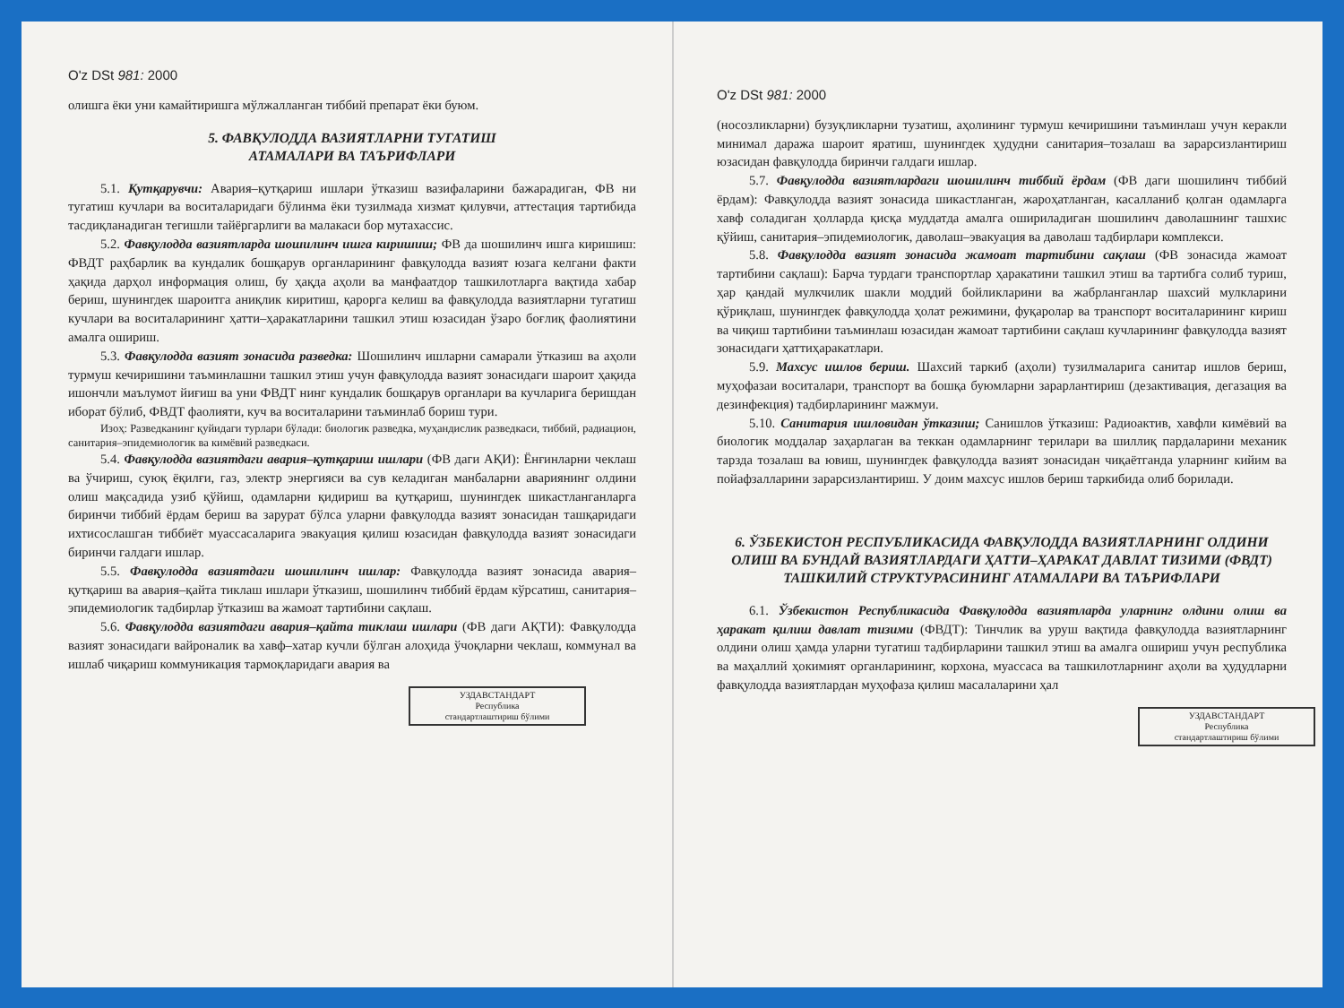O'z DSt 981: 2000
олишга ёки уни камайтиришга мўлжалланган тиббий препарат ёки буюм.
5. ФАВҚУЛОДДА ВАЗИЯТЛАРНИ ТУГАТИШ
АТАМАЛАРИ ВА ТАЪРИФЛАРИ
5.1. Қутқарувчи: Авария–қутқариш ишлари ўтказиш вазифаларини бажарадиган, ФВ ни тугатиш кучлари ва воситаларидаги бўлинма ёки тузилмада хизмат қилувчи, аттестация тартибида тасдиқланадиган тегишли тайёргарлиги ва малакаси бор мутахассис.
5.2. Фавқулодда вазиятларда шошилинч ишга киришиш; ФВ да шошилинч ишга киришиш: ФВДТ раҳбарлик ва кундалик бошқарув органларининг фавқулодда вазият юзага келгани факти ҳақида дарҳол информация олиш, бу ҳақда аҳоли ва манфаатдор ташкилотларга вақтида хабар бериш, шунингдек шароитга аниқлик киритиш, қарорга келиш ва фавқулодда вазиятларни тугатиш кучлари ва воситаларининг ҳатти–ҳаракатларини ташкил этиш юзасидан ўзаро боғлиқ фаолиятини амалга ошириш.
5.3. Фавқулодда вазият зонасида разведка: Шошилинч ишларни самарали ўтказиш ва аҳоли турмуш кечиришини таъминлашни ташкил этиш учун фавқулодда вазият зонасидаги шароит ҳақида ишончли маълумот йиғиш ва уни ФВДТ нинг кундалик бошқарув органлари ва кучларига беришдан иборат бўлиб, ФВДТ фаолияти, куч ва воситаларини таъминлаб бориш тури.
Изоҳ: Разведканинг қуйидаги турлари бўлади: биологик разведка, муҳандислик разведкаси, тиббий, радиацион, санитария–эпидемиологик ва кимёвий разведкаси.
5.4. Фавқулодда вазиятдаги авария–қутқариш ишлари (ФВ даги АҚИ): Ёнғинларни чеклаш ва ўчириш, суюқ ёқилғи, газ, электр энергияси ва сув келадиган манбаларни авариянинг олдини олиш мақсадида узиб қўйиш, одамларни қидириш ва қутқариш, шунингдек шикастланганларга биринчи тиббий ёрдам бериш ва зарурат бўлса уларни фавқулодда вазият зонасидан ташқаридаги ихтисослашган тиббиёт муассасаларига эвакуация қилиш юзасидан фавқулодда вазият зонасидаги биринчи галдаги ишлар.
5.5. Фавқулодда вазиятдаги шошилинч ишлар: Фавқулодда вазият зонасида авария–қутқариш ва авария–қайта тиклаш ишлари ўтказиш, шошилинч тиббий ёрдам кўрсатиш, санитария–эпидемиологик тадбирлар ўтказиш ва жамоат тартибини сақлаш.
5.6. Фавқулодда вазиятдаги авария–қайта тиклаш ишлари (ФВ даги АҚТИ): Фавқулодда вазият зонасидаги вайроналик ва хавф–хатар кучли бўлган алоҳида ўчоқларни чеклаш, коммунал ва ишлаб чиқариш коммуникация тармоқларидаги авария ва
УЗДАВСТАНДАРТ
Республика
стандартлаштириш бўлими
O'z DSt 981: 2000
(носозликларни) бузуқликларни тузатиш, аҳолининг турмуш кечиришини таъминлаш учун керакли минимал даража шароит яратиш, шунингдек ҳудудни санитария–тозалаш ва зарарсизлантириш юзасидан фавқулодда биринчи галдаги ишлар.
5.7. Фавқулодда вазиятлардаги шошилинч тиббий ёрдам (ФВ даги шошилинч тиббий ёрдам): Фавқулодда вазият зонасида шикастланган, жароҳатланган, касалланиб қолган одамларга хавф соладиган ҳолларда қисқа муддатда амалга ошириладиган шошилинч даволашнинг ташхис қўйиш, санитария–эпидемиологик, даволаш–эвакуация ва даволаш тадбирлари комплекси.
5.8. Фавқулодда вазият зонасида жамоат тартибини сақлаш (ФВ зонасида жамоат тартибини сақлаш): Барча турдаги транспортлар ҳаракатини ташкил этиш ва тартибга солиб туриш, ҳар қандай мулкчилик шакли моддий бойликларини ва жабрланганлар шахсий мулкларини қўриқлаш, шунингдек фавқулодда ҳолат режимини, фуқаролар ва транспорт воситаларининг кириш ва чиқиш тартибини таъминлаш юзасидан жамоат тартибини сақлаш кучларининг фавқулодда вазият зонасидаги ҳаттиҳаракатлари.
5.9. Махсус ишлов бериш. Шахсий таркиб (аҳоли) тузилмаларига санитар ишлов бериш, муҳофазаи воситалари, транспорт ва бошқа буюмларни зарарлантириш (дезактивация, дегазация ва дезинфекция) тадбирларининг мажмуи.
5.10. Санитария ишловидан ўтказиш; Санишлов ўтказиш: Радиоактив, хавфли кимёвий ва биологик моддалар заҳарлаган ва теккан одамларнинг терилари ва шиллиқ пардаларини механик тарзда тозалаш ва ювиш, шунингдек фавқулодда вазият зонасидан чиқаётганда уларнинг кийим ва пойафзалларини зарарсизлантириш. У доим махсус ишлов бериш таркибида олиб борилади.
6. ЎЗБЕКИСТОН РЕСПУБЛИКАСИДА ФАВҚУЛОДДА ВАЗИЯТЛАРНИНГ ОЛДИНИ ОЛИШ ВА БУНДАЙ ВАЗИЯТЛАРДАГИ ҲАТТИ–ҲАРАКАТ ДАВЛАТ ТИЗИМИ (ФВДТ) ТАШКИЛИЙ СТРУКТУРАСИНИНГ АТАМАЛАРИ ВА ТАЪРИФЛАРИ
6.1. Ўзбекистон Республикасида Фавқулодда вазиятларда уларнинг олдини олиш ва ҳаракат қилиш давлат тизими (ФВДТ): Тинчлик ва уруш вақтида фавқулодда вазиятларнинг олдини олиш ҳамда уларни тугатиш тадбирларини ташкил этиш ва амалга ошириш учун республика ва маҳаллий ҳокимият органларининг, корхона, муассаса ва ташкилотларнинг аҳоли ва ҳудудларни фавқулодда вазиятлардан муҳофаза қилиш масалаларини ҳал
УЗДАВСТАНДАРТ
Республика
стандартлаштириш бўлими